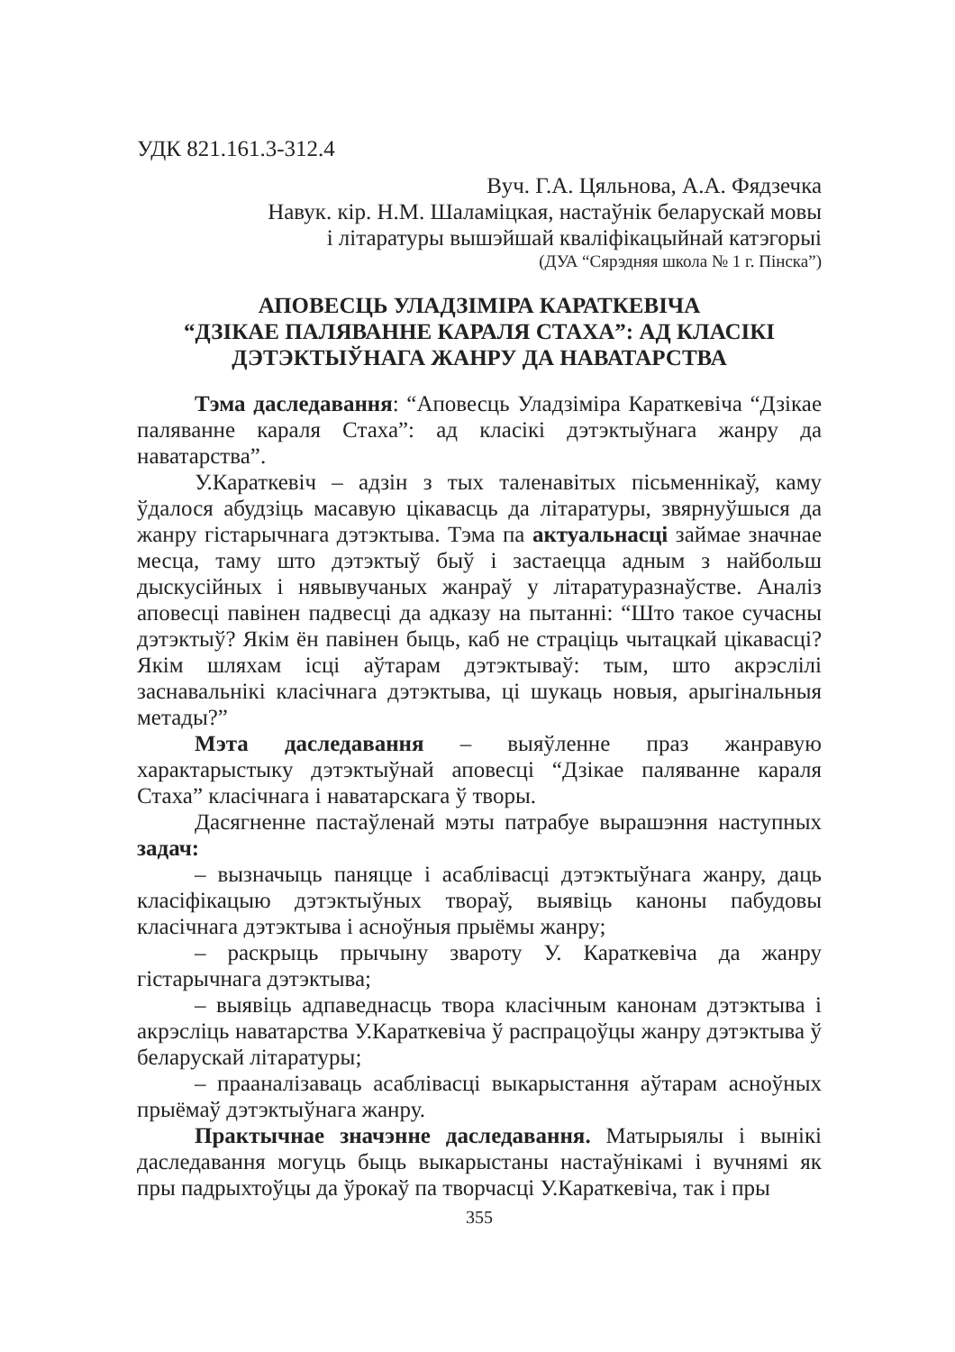УДК 821.161.3-312.4
Вуч. Г.А. Цяльнова, А.А. Фядзечка
Навук. кір. Н.М. Шаламіцкая, настаўнік беларускай мовы
і літаратуры вышэйшай кваліфікацыйнай катэгорыі
(ДУА “Сярэдняя школа № 1 г. Пінска”)
АПОВЕСЦЬ УЛАДЗІМІРА КАРАТКЕВІЧА
“ДЗІКАЕ ПАЛЯВАННЕ КАРАЛЯ СТАХА”: АД КЛАСІКІ
ДЭТЭКТЫЎНАГА ЖАНРУ ДА НАВАТАРСТВА
Тэма даследавання: “Аповесць Уладзіміра Караткевіча “Дзікае паляванне караля Стаха”: ад класікі дэтэктыўнага жанру да наватарства”.
У.Караткевіч – адзін з тых таленавітых пісьменнікаў, каму ўдалося абудзіць масавую цікавасць да літаратуры, звярнуўшыся да жанру гістарычнага дэтэктыва. Тэма па актуальнасці займае значнае месца, таму што дэтэктыў быў і застаецца адным з найбольш дыскусійных і нявывучаных жанраў у літаратуразнаўстве. Аналіз аповесці павінен падвесці да адказу на пытанні: “Што такое сучасны дэтэктыў? Якім ён павінен быць, каб не страціць чытацкай цікавасці? Якім шляхам ісці аўтарам дэтэктываў: тым, што акрэслілі заснавальнікі класічнага дэтэктыва, ці шукаць новыя, арыгінальныя метады?”
Мэта даследавання – выяўленне праз жанравую характарыстыку дэтэктыўнай аповесці “Дзікае паляванне караля Стаха” класічнага і наватарскага ў творы.
Дасягненне пастаўленай мэты патрабуе вырашэння наступных задач:
– вызначыць паняцце і асаблівасці дэтэктыўнага жанру, даць класіфікацыю дэтэктыўных твораў, выявіць каноны пабудовы класічнага дэтэктыва і асноўныя прыёмы жанру;
– раскрыць прычыну звароту У. Караткевіча да жанру гістарычнага дэтэктыва;
– выявіць адпаведнасць твора класічным канонам дэтэктыва і акрэсліць наватарства У.Караткевіча ў распрацоўцы жанру дэтэктыва ў беларускай літаратуры;
– прааналізаваць асаблівасці выкарыстання аўтарам асноўных прыёмаў дэтэктыўнага жанру.
Практычнае значэнне даследавання. Матырыялы і вынікі даследавання могуць быць выкарыстаны настаўнікамі і вучнямі як пры падрыхтоўцы да ўрокаў па творчасці У.Караткевіча, так і пры
355